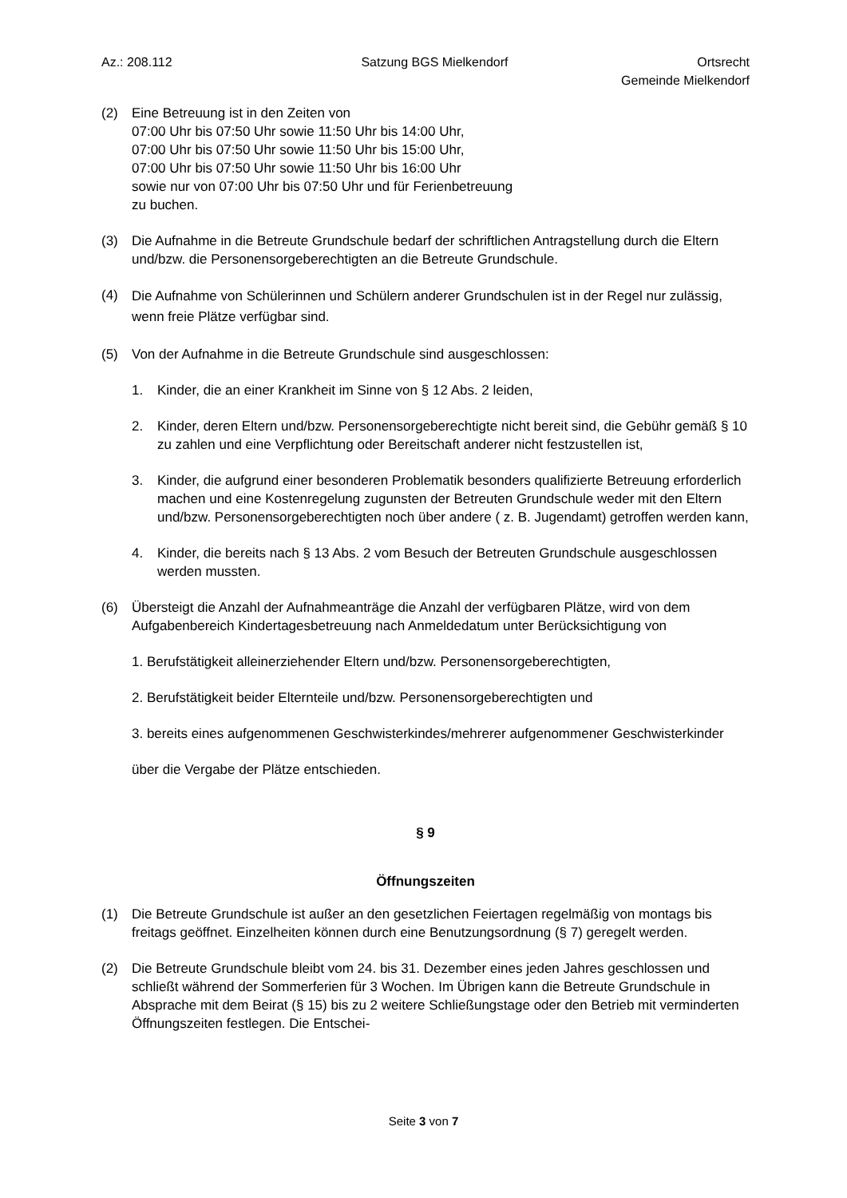Az.: 208.112 Satzung BGS Mielkendorf Ortsrecht
Gemeinde Mielkendorf
(2) Eine Betreuung ist in den Zeiten von
07:00 Uhr bis 07:50 Uhr sowie 11:50 Uhr bis 14:00 Uhr,
07:00 Uhr bis 07:50 Uhr sowie 11:50 Uhr bis 15:00 Uhr,
07:00 Uhr bis 07:50 Uhr sowie 11:50 Uhr bis 16:00 Uhr
sowie nur von 07:00 Uhr bis 07:50 Uhr und für Ferienbetreuung
zu buchen.
(3) Die Aufnahme in die Betreute Grundschule bedarf der schriftlichen Antragstellung durch die Eltern und/bzw. die Personensorgeberechtigten an die Betreute Grundschule.
(4)
Die Aufnahme von Schülerinnen und Schülern anderer Grundschulen ist in der Regel nur zulässig, wenn freie Plätze verfügbar sind.
(5) Von der Aufnahme in die Betreute Grundschule sind ausgeschlossen:
1. Kinder, die an einer Krankheit im Sinne von § 12 Abs. 2 leiden,
2. Kinder, deren Eltern und/bzw. Personensorgeberechtigte nicht bereit sind, die Gebühr gemäß § 10 zu zahlen und eine Verpflichtung oder Bereitschaft anderer nicht festzustellen ist,
3. Kinder, die aufgrund einer besonderen Problematik besonders qualifizierte Betreuung erforderlich machen und eine Kostenregelung zugunsten der Betreuten Grundschule weder mit den Eltern und/bzw. Personensorgeberechtigten noch über andere ( z. B. Jugendamt) getroffen werden kann,
4. Kinder, die bereits nach § 13 Abs. 2 vom Besuch der Betreuten Grundschule ausgeschlossen werden mussten.
(6) Übersteigt die Anzahl der Aufnahmeanträge die Anzahl der verfügbaren Plätze, wird von dem Aufgabenbereich Kindertagesbetreuung nach Anmeldedatum unter Berücksichtigung von
1. Berufstätigkeit alleinerziehender Eltern und/bzw. Personensorgeberechtigten,
2. Berufstätigkeit beider Elternteile und/bzw. Personensorgeberechtigten und
3. bereits eines aufgenommenen Geschwisterkindes/mehrerer aufgenommener Geschwisterkinder
über die Vergabe der Plätze entschieden.
§ 9
Öffnungszeiten
(1) Die Betreute Grundschule ist außer an den gesetzlichen Feiertagen regelmäßig von montags bis freitags geöffnet. Einzelheiten können durch eine Benutzungsordnung (§ 7) geregelt werden.
(2) Die Betreute Grundschule bleibt vom 24. bis 31. Dezember eines jeden Jahres geschlossen und schließt während der Sommerferien für 3 Wochen. Im Übrigen kann die Betreute Grundschule in Absprache mit dem Beirat (§ 15) bis zu 2 weitere Schließungstage oder den Betrieb mit verminderten Öffnungszeiten festlegen. Die Entschei-
Seite 3 von 7